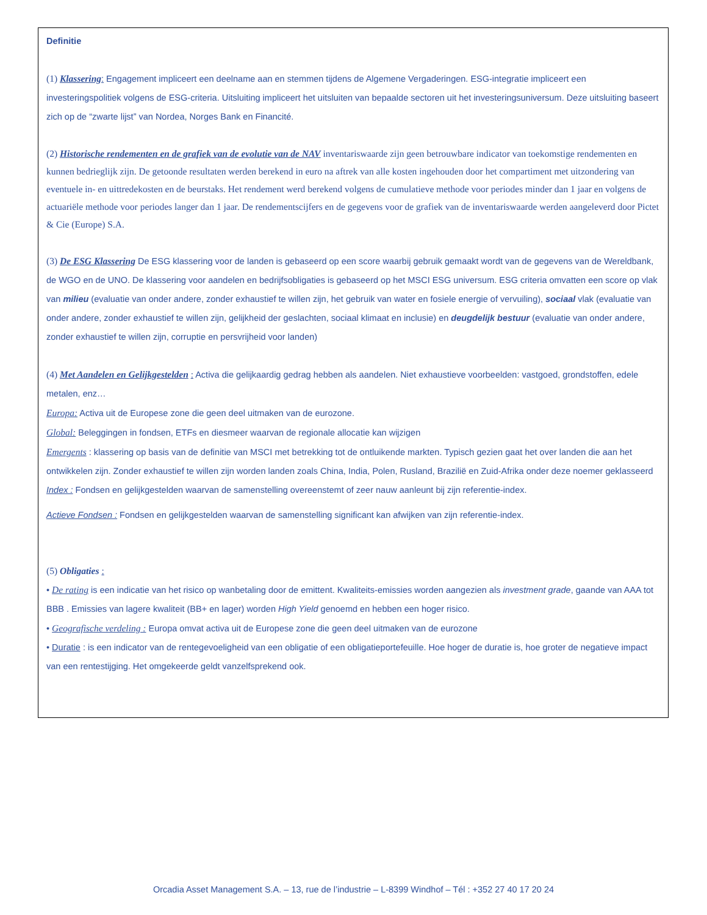Definitie
(1) Klassering: Engagement impliceert een deelname aan en stemmen tijdens de Algemene Vergaderingen. ESG-integratie impliceert een investeringspolitiek volgens de ESG-criteria. Uitsluiting impliceert het uitsluiten van bepaalde sectoren uit het investeringsuniversum. Deze uitsluiting baseert zich op de “zwarte lijst” van Nordea, Norges Bank en Financité.
(2) Historische rendementen en de grafiek van de evolutie van de NAV inventariswaarde zijn geen betrouwbare indicator van toekomstige rendementen en kunnen bedrieglijk zijn. De getoonde resultaten werden berekend in euro na aftrek van alle kosten ingehouden door het compartiment met uitzondering van eventuele in- en uittredekosten en de beurstaks. Het rendement werd berekend volgens de cumulatieve methode voor periodes minder dan 1 jaar en volgens de actuariële methode voor periodes langer dan 1 jaar. De rendementscijfers en de gegevens voor de grafiek van de inventariswaarde werden aangeleverd door Pictet & Cie (Europe) S.A.
(3) De ESG Klassering De ESG klassering voor de landen is gebaseerd op een score waarbij gebruik gemaakt wordt van de gegevens van de Wereldbank, de WGO en de UNO. De klassering voor aandelen en bedrijfsobligaties is gebaseerd op het MSCI ESG universum. ESG criteria omvatten een score op vlak van milieu (evaluatie van onder andere, zonder exhaustief te willen zijn, het gebruik van water en fosiele energie of vervuiling), sociaal vlak (evaluatie van onder andere, zonder exhaustief te willen zijn, gelijkheid der geslachten, sociaal klimaat en inclusie) en deugdelijk bestuur (evaluatie van onder andere, zonder exhaustief te willen zijn, corruptie en persvrijheid voor landen)
(4) Met Aandelen en Gelijkgestelden : Activa die gelijkaardig gedrag hebben als aandelen. Niet exhaustieve voorbeelden: vastgoed, grondstoffen, edele metalen, enz…
Europa: Activa uit de Europese zone die geen deel uitmaken van de eurozone.
Global: Beleggingen in fondsen, ETFs en diesmeer waarvan de regionale allocatie kan wijzigen
Emergents : klassering op basis van de definitie van MSCI met betrekking tot de ontluikende markten. Typisch gezien gaat het over landen die aan het ontwikkelen zijn. Zonder exhaustief te willen zijn worden landen zoals China, India, Polen, Rusland, Brazilië en Zuid-Afrika onder deze noemer geklasseerd
Index : Fondsen en gelijkgestelden waarvan de samenstelling overeenstemt of zeer nauw aanleunt bij zijn referentie-index.
Actieve Fondsen : Fondsen en gelijkgestelden waarvan de samenstelling significant kan afwijken van zijn referentie-index.
(5) Obligaties :
• De rating is een indicatie van het risico op wanbetaling door de emittent. Kwaliteits-emissies worden aangezien als investment grade, gaande van AAA tot BBB . Emissies van lagere kwaliteit (BB+ en lager) worden High Yield genoemd en hebben een hoger risico.
• Geografische verdeling : Europa omvat activa uit de Europese zone die geen deel uitmaken van de eurozone
• Duratie : is een indicator van de rentegevoeligheid van een obligatie of een obligatieportefeuille. Hoe hoger de duratie is, hoe groter de negatieve impact van een rentestijging. Het omgekeerde geldt vanzelfsprekend ook.
Orcadia Asset Management S.A. – 13, rue de l’industrie – L-8399 Windhof – Tél : +352 27 40 17 20 24